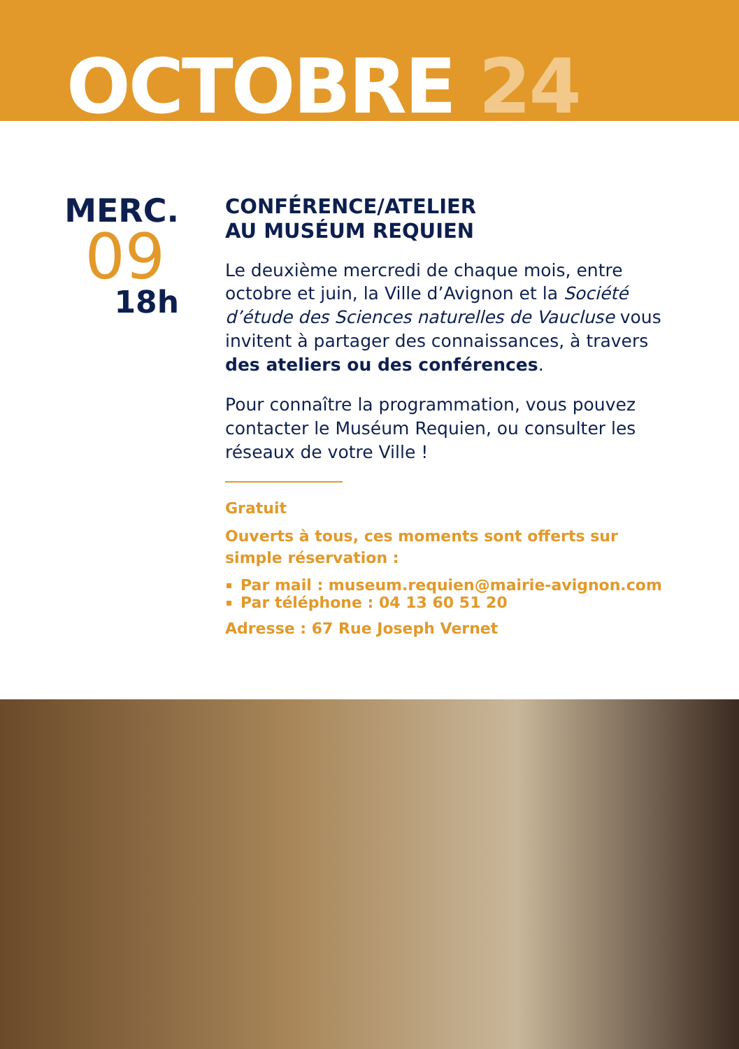OCTOBRE 24
MERC.
09
18h
CONFÉRENCE/ATELIER
AU MUSÉUM REQUIEN
Le deuxième mercredi de chaque mois, entre octobre et juin, la Ville d’Avignon et la Société d’étude des Sciences naturelles de Vaucluse vous invitent à partager des connaissances, à travers des ateliers ou des conférences.
Pour connaître la programmation, vous pouvez contacter le Muséum Requien, ou consulter les réseaux de votre Ville !
Gratuit
Ouverts à tous, ces moments sont offerts sur simple réservation :
Par mail : museum.requien@mairie-avignon.com
Par téléphone : 04 13 60 51 20
Adresse : 67 Rue Joseph Vernet